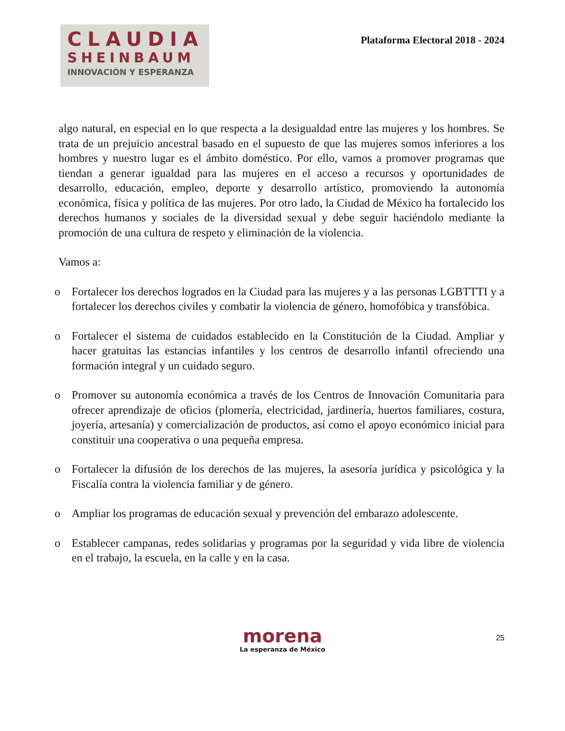CLAUDIA
SHEINBAUM
INNOVACIÓN Y ESPERANZA
Plataforma Electoral 2018 - 2024
algo natural, en especial en lo que respecta a la desigualdad entre las mujeres y los hombres. Se trata de un prejuicio ancestral basado en el supuesto de que las mujeres somos inferiores a los hombres y nuestro lugar es el ámbito doméstico. Por ello, vamos a promover programas que tiendan a generar igualdad para las mujeres en el acceso a recursos y oportunidades de desarrollo, educación, empleo, deporte y desarrollo artístico, promoviendo la autonomía económica, física y política de las mujeres. Por otro lado, la Ciudad de México ha fortalecido los derechos humanos y sociales de la diversidad sexual y debe seguir haciéndolo mediante la promoción de una cultura de respeto y eliminación de la violencia.
Vamos a:
o Fortalecer los derechos logrados en la Ciudad para las mujeres y a las personas LGBTTTI y a fortalecer los derechos civiles y combatir la violencia de género, homofóbica y transfóbica.
o Fortalecer el sistema de cuidados establecido en la Constitución de la Ciudad. Ampliar y hacer gratuitas las estancias infantiles y los centros de desarrollo infantil ofreciendo una formación integral y un cuidado seguro.
o Promover su autonomía económica a través de los Centros de Innovación Comunitaria para ofrecer aprendizaje de oficios (plomería, electricidad, jardinería, huertos familiares, costura, joyería, artesanía) y comercialización de productos, así como el apoyo económico inicial para constituir una cooperativa o una pequeña empresa.
o Fortalecer la difusión de los derechos de las mujeres, la asesoría jurídica y psicológica y la Fiscalía contra la violencia familiar y de género.
o Ampliar los programas de educación sexual y prevención del embarazo adolescente.
o Establecer campanas, redes solidarias y programas por la seguridad y vida libre de violencia en el trabajo, la escuela, en la calle y en la casa.
morena
La esperanza de México
25